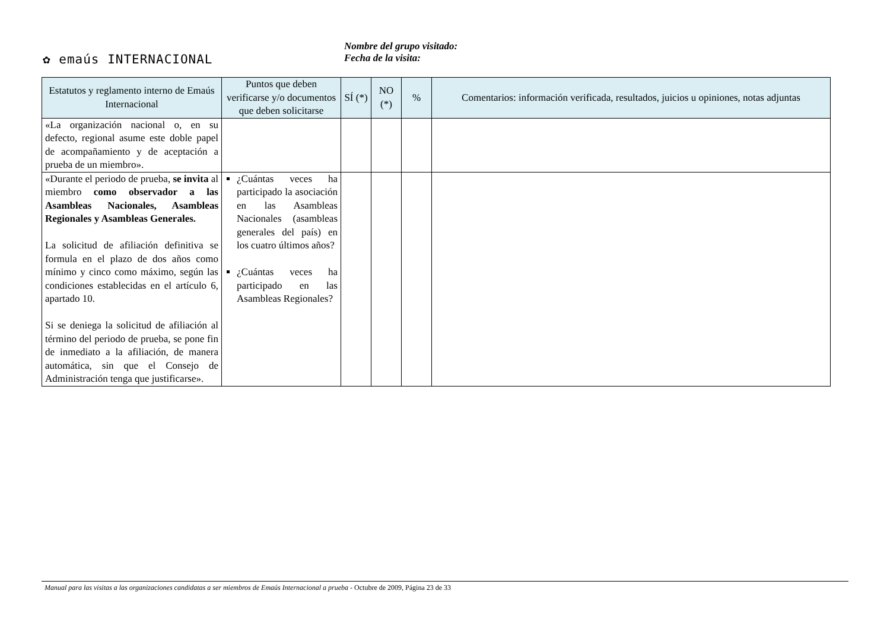✿ emaús INTERNACIONAL
Nombre del grupo visitado:
Fecha de la visita:
| Estatutos y reglamento interno de Emaús Internacional | Puntos que deben verificarse y/o documentos que deben solicitarse | SÍ (*) | NO (*) | % | Comentarios: información verificada, resultados, juicios u opiniones, notas adjuntas |
| --- | --- | --- | --- | --- | --- |
| «La organización nacional o, en su defecto, regional asume este doble papel de acompañamiento y de aceptación a prueba de un miembro». | | | | | |
| «Durante el periodo de prueba, se invita al miembro como observador a las Asambleas Nacionales, Asambleas Regionales y Asambleas Generales. La solicitud de afiliación definitiva se formula en el plazo de dos años como mínimo y cinco como máximo, según las condiciones establecidas en el artículo 6, apartado 10. Si se deniega la solicitud de afiliación al término del periodo de prueba, se pone fin de inmediato a la afiliación, de manera automática, sin que el Consejo de Administración tenga que justificarse». | ¿Cuántas veces ha participado la asociación en las Asambleas Nacionales (asambleas generales del país) en los cuatro últimos años? ¿Cuántas veces ha participado en las Asambleas Regionales? | | | | |
Manual para las visitas a las organizaciones candidatas a ser miembros de Emaús Internacional a prueba - Octubre de 2009, Página 23 de 33